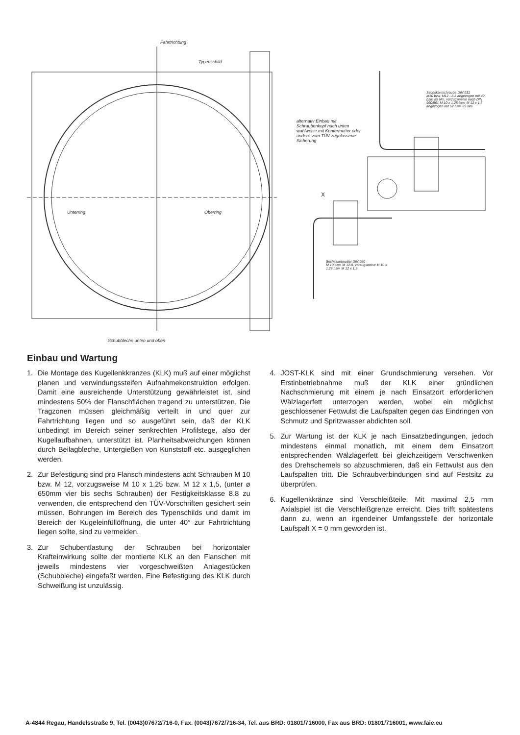Fahrtrichtung
Typenschild
Unterring Oberring
Schubbleche unten und oben
Sechskantschraube DIN 931
M10 bzw. M12 - 8.8 angezogen mit 49 bzw. 85 Nm, vorzugsweise nach DIN 960/961 M 10 x 1,25 bzw. M 12 x 1,5 angezogen mit 52 bzw. 89 Nm
alternativ Einbau mit Schraubenkopf nach unten wahlweise mit Kontermutter oder andere vom TÜV zugelassene Sicherung
X
Sechskantmutter DIN 980
M 10 bzw. M 12-8, vorzugsweise M 10 x 1,25 bzw. M 12 x 1,5
Einbau und Wartung
1. Die Montage des Kugellenkkranzes (KLK) muß auf einer möglichst planen und verwindungssteifen Aufnahmekonstruktion erfolgen. Damit eine ausreichende Unterstützung gewährleistet ist, sind mindestens 50% der Flanschflächen tragend zu unterstützen. Die Tragzonen müssen gleichmäßig verteilt in und quer zur Fahrtrichtung liegen und so ausgeführt sein, daß der KLK unbedingt im Bereich seiner senkrechten Profilstege, also der Kugellaufbahnen, unterstützt ist. Planheitsabweichungen können durch Beilagbleche, Untergießen von Kunststoff etc. ausgeglichen werden.
2. Zur Befestigung sind pro Flansch mindestens acht Schrauben M 10 bzw. M 12, vorzugsweise M 10 x 1,25 bzw. M 12 x 1,5, (unter ø 650mm vier bis sechs Schrauben) der Festigkeitsklasse 8.8 zu verwenden, die entsprechend den TÜV-Vorschriften gesichert sein müssen. Bohrungen im Bereich des Typenschilds und damit im Bereich der Kugeleinfüllöffnung, die unter 40° zur Fahrtrichtung liegen sollte, sind zu vermeiden.
3. Zur Schubentlastung der Schrauben bei horizontaler Krafteinwirkung sollte der montierte KLK an den Flanschen mit jeweils mindestens vier vorgeschweißten Anlagestücken (Schubbleche) eingefaßt werden. Eine Befestigung des KLK durch Schweißung ist unzulässig.
4. JOST-KLK sind mit einer Grundschmierung versehen. Vor Erstinbetriebnahme muß der KLK einer gründlichen Nachschmierung mit einem je nach Einsatzort erforderlichen Wälzlagerfett unterzogen werden, wobei ein möglichst geschlossener Fettwulst die Laufspalten gegen das Eindringen von Schmutz und Spritzwasser abdichten soll.
5. Zur Wartung ist der KLK je nach Einsatzbedingungen, jedoch mindestens einmal monatlich, mit einem dem Einsatzort entsprechenden Wälzlagerfett bei gleichzeitigem Verschwenken des Drehschemels so abzuschmieren, daß ein Fettwulst aus den Laufspalten tritt. Die Schraubverbindungen sind auf Festsitz zu überprüfen.
6. Kugellenkkränze sind Verschleißteile. Mit maximal 2,5 mm Axialspiel ist die Verschleißgrenze erreicht. Dies trifft spätestens dann zu, wenn an irgendeiner Umfangsstelle der horizontale Laufspalt X = 0 mm geworden ist.
A-4844 Regau, Handelsstraße 9, Tel. (0043)07672/716-0, Fax. (0043)7672/716-34, Tel. aus BRD: 01801/716000, Fax aus BRD: 01801/716001, www.faie.eu